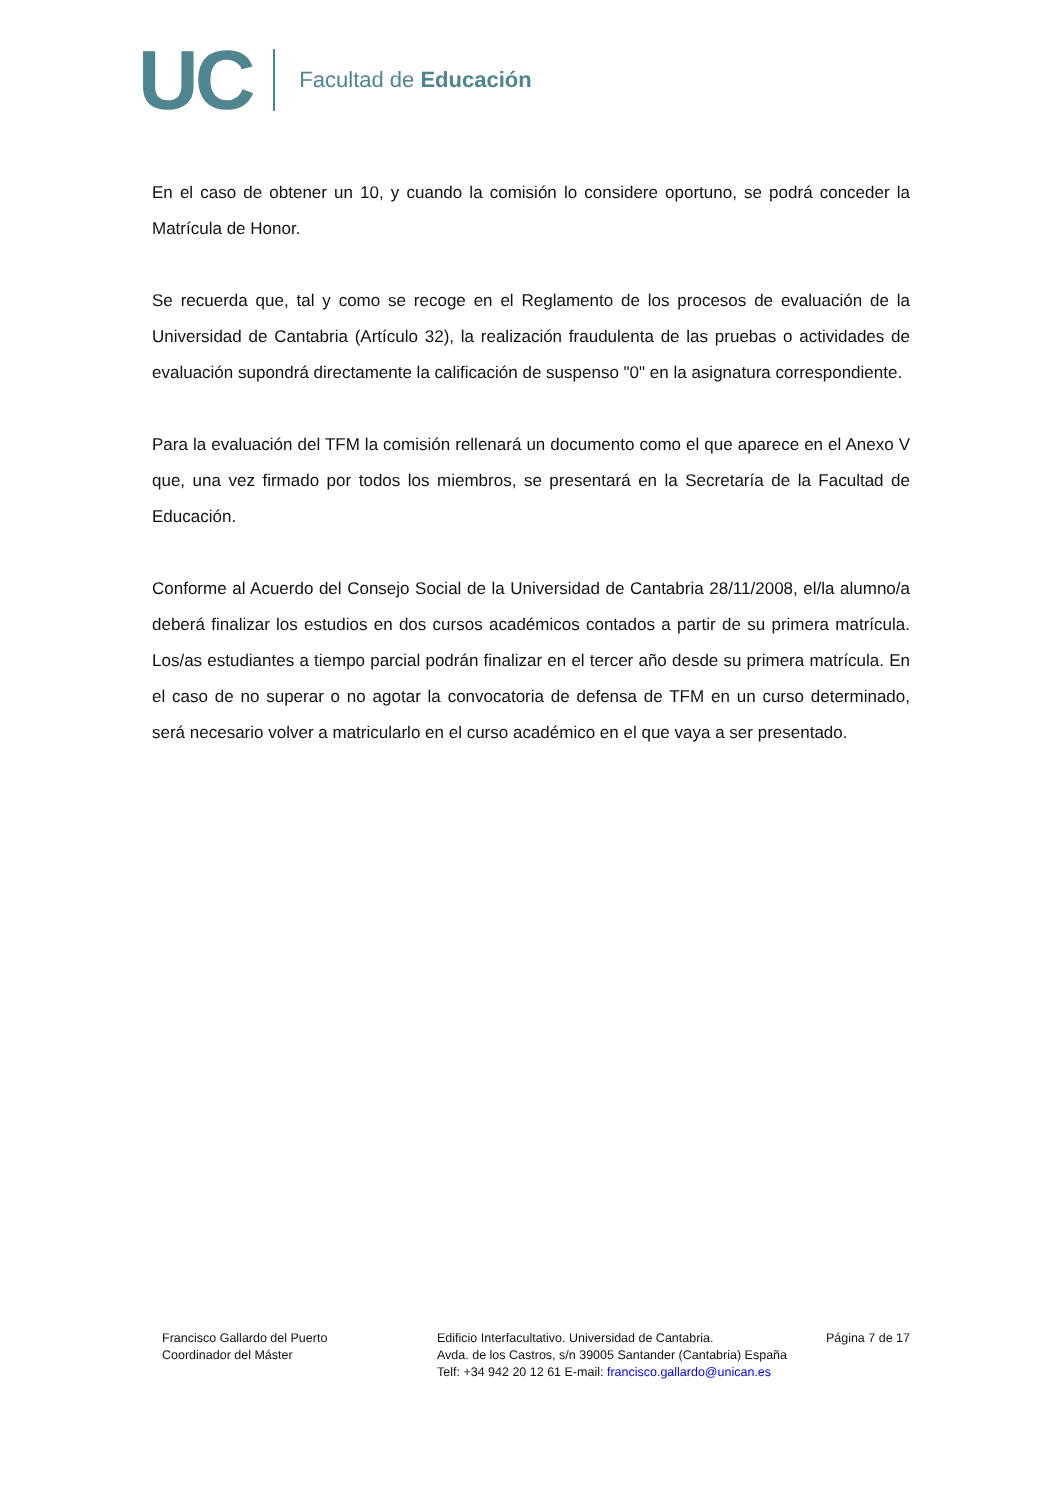UC
Facultad de Educación
En el caso de obtener un 10, y cuando la comisión lo considere oportuno, se podrá conceder la Matrícula de Honor.
Se recuerda que, tal y como se recoge en el Reglamento de los procesos de evaluación de la Universidad de Cantabria (Artículo 32), la realización fraudulenta de las pruebas o actividades de evaluación supondrá directamente la calificación de suspenso "0" en la asignatura correspondiente.
Para la evaluación del TFM la comisión rellenará un documento como el que aparece en el Anexo V que, una vez firmado por todos los miembros, se presentará en la Secretaría de la Facultad de Educación.
Conforme al Acuerdo del Consejo Social de la Universidad de Cantabria 28/11/2008, el/la alumno/a deberá finalizar los estudios en dos cursos académicos contados a partir de su primera matrícula. Los/as estudiantes a tiempo parcial podrán finalizar en el tercer año desde su primera matrícula. En el caso de no superar o no agotar la convocatoria de defensa de TFM en un curso determinado, será necesario volver a matricularlo en el curso académico en el que vaya a ser presentado.
Francisco Gallardo del Puerto
Coordinador del Máster
Edificio Interfacultativo. Universidad de Cantabria.
Avda. de los Castros, s/n 39005 Santander (Cantabria) España
Telf: +34 942 20 12 61 E-mail: francisco.gallardo@unican.es
Página 7 de 17